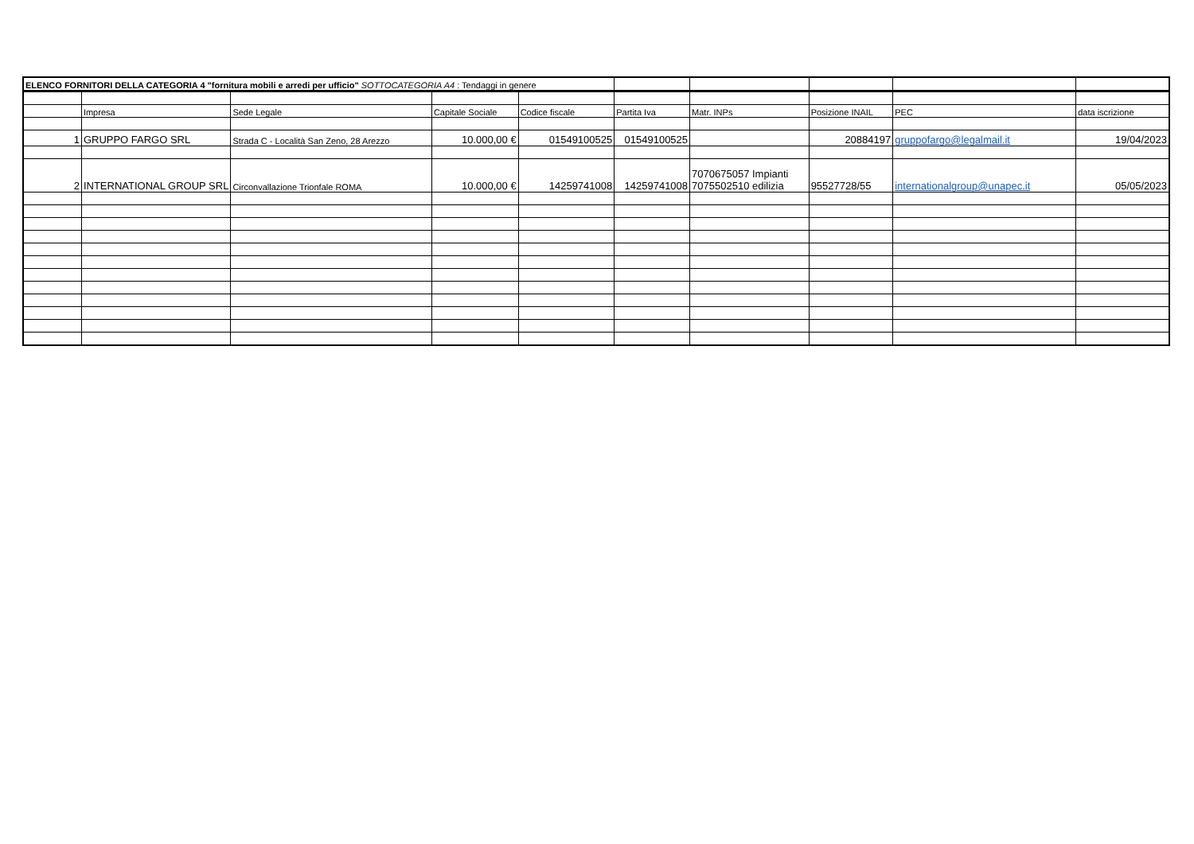| ELENCO FORNITORI DELLA CATEGORIA 4 "fornitura mobili e arredi per ufficio" SOTTOCATEGORIA A4 : Tendaggi in genere | | | | | | | | | |
| | Impresa | Sede Legale | Capitale Sociale | Codice fiscale | Partita Iva | Matr. INPs | Posizione INAIL | PEC | data iscrizione |
| 1 | GRUPPO FARGO SRL | Strada C - Località San Zeno, 28 Arezzo | 10.000,00 € | 01549100525 | 01549100525 | | 20884197 | gruppofargo@legalmail.it | 19/04/2023 |
| 2 | INTERNATIONAL GROUP SRL | Circonvallazione Trionfale ROMA | 10.000,00 € | 14259741008 | 14259741008 | 7070675057 Impianti 7075502510 edilizia | 95527728/55 | internationalgroup@unapec.it | 05/05/2023 |